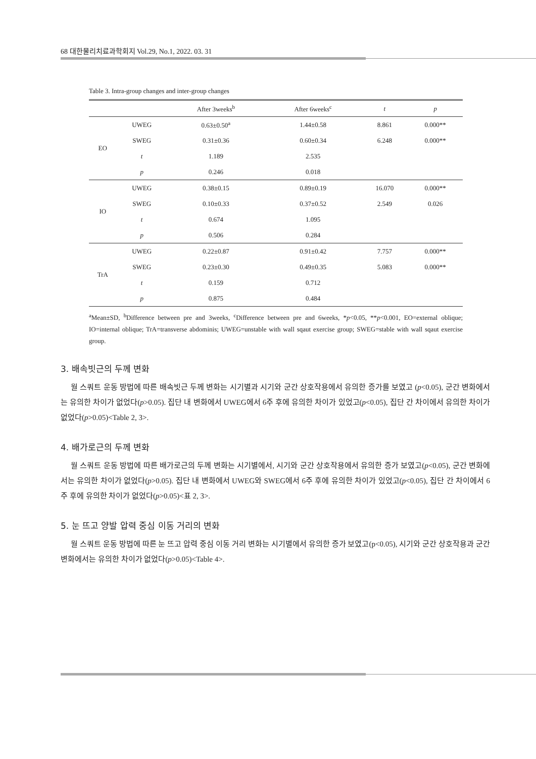68 대한물리치료과학회지 Vol.29, No.1, 2022. 03. 31
Table 3. Intra-group changes and inter-group changes
| | | After 3weeks<sup>b</sup> | After 6weeks<sup>c</sup> | t | p |
| --- | --- | --- | --- | --- | --- |
| EO | UWEG | 0.63±0.50<sup>a</sup> | 1.44±0.58 | 8.861 | 0.000** |
| | SWEG | 0.31±0.36 | 0.60±0.34 | 6.248 | 0.000** |
| | t | 1.189 | 2.535 | | |
| | p | 0.246 | 0.018 | | |
| IO | UWEG | 0.38±0.15 | 0.89±0.19 | 16.070 | 0.000** |
| | SWEG | 0.10±0.33 | 0.37±0.52 | 2.549 | 0.026 |
| | t | 0.674 | 1.095 | | |
| | p | 0.506 | 0.284 | | |
| TrA | UWEG | 0.22±0.87 | 0.91±0.42 | 7.757 | 0.000** |
| | SWEG | 0.23±0.30 | 0.49±0.35 | 5.083 | 0.000** |
| | t | 0.159 | 0.712 | | |
| | p | 0.875 | 0.484 | | |
<sup>a</sup> Mean±SD, <sup>b</sup>Difference between pre and 3weeks, <sup>c</sup>Difference between pre and 6weeks, *p<0.05, **p<0.001, EO=external oblique; IO=internal oblique; TrA=transverse abdominis; UWEG=unstable with wall sqaut exercise group; SWEG=stable with wall sqaut exercise group.
3. 배속빗근의 두께 변화
월 스쿼트 운동 방법에 따른 배속빗근 두께 변화는 시기별과 시기와 군간 상호작용에서 유의한 증가를 보였고 (p<0.05), 군간 변화에서는 유의한 차이가 없었다(p>0.05). 집단 내 변화에서 UWEG에서 6주 후에 유의한 차이가 있었고(p<0.05), 집단 간 차이에서 유의한 차이가 없었다(p>0.05)<Table 2, 3>.
4. 배가로근의 두께 변화
월 스쿼트 운동 방법에 따른 배가로근의 두께 변화는 시기별에서, 시기와 군간 상호작용에서 유의한 증가 보였고(p<0.05), 군간 변화에서는 유의한 차이가 없었다(p>0.05). 집단 내 변화에서 UWEG와 SWEG에서 6주 후에 유의한 차이가 있었고(p<0.05), 집단 간 차이에서 6주 후에 유의한 차이가 없었다(p>0.05)<표 2, 3>.
5. 눈 뜨고 양발 압력 중심 이동 거리의 변화
월 스쿼트 운동 방법에 따른 눈 뜨고 압력 중심 이동 거리 변화는 시기별에서 유의한 증가 보였고(p<0.05), 시기와 군간 상호작용과 군간 변화에서는 유의한 차이가 없었다(p>0.05)<Table 4>.